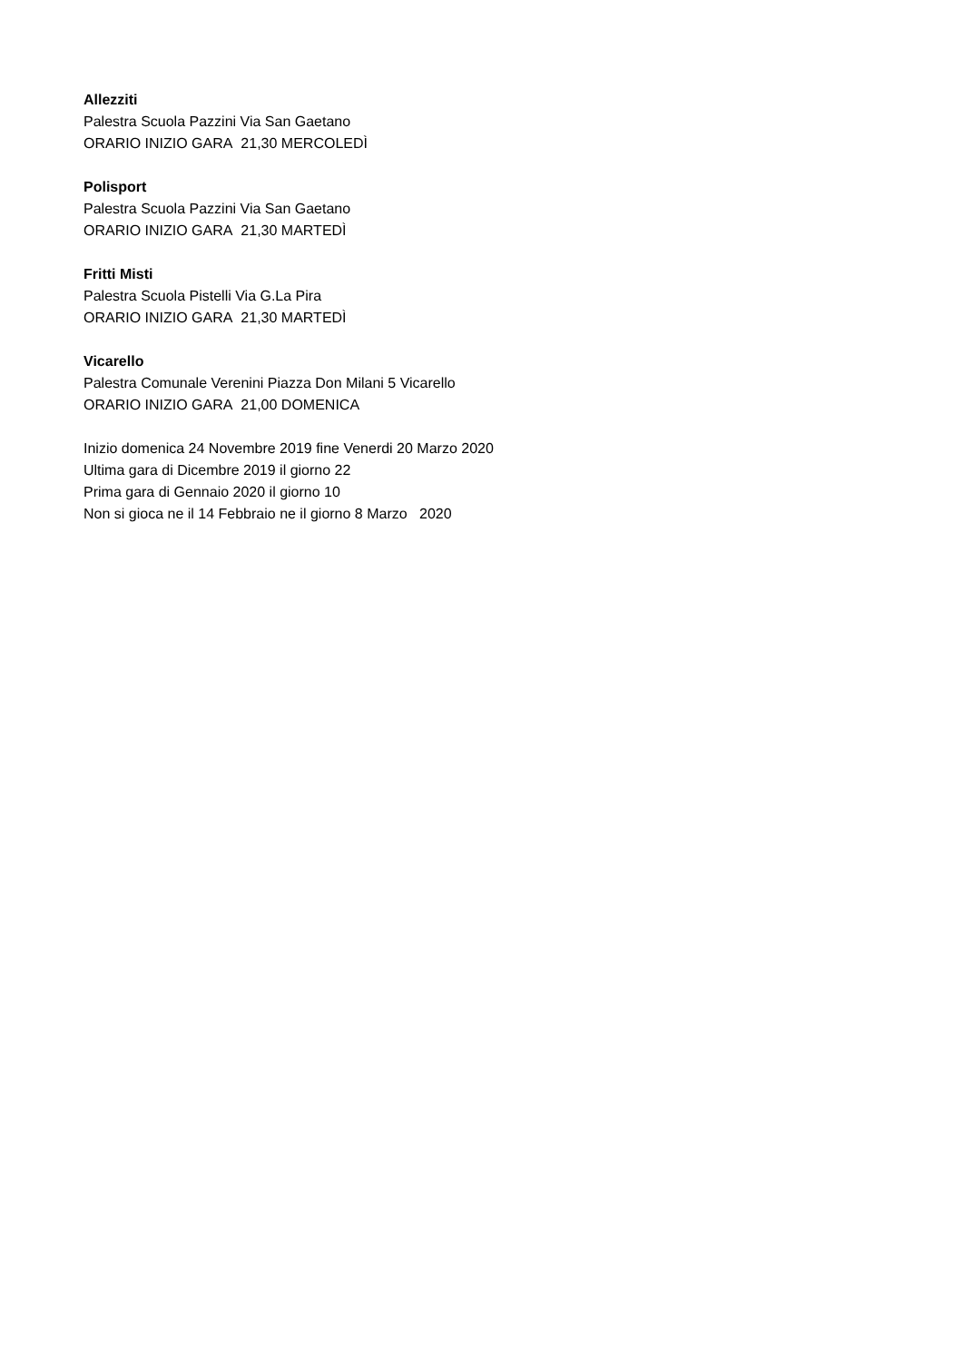Allezziti
Palestra Scuola Pazzini Via San Gaetano
ORARIO INIZIO GARA 21,30 MERCOLEDÌ
Polisport
Palestra Scuola Pazzini Via San Gaetano
ORARIO INIZIO GARA 21,30 MARTEDÌ
Fritti Misti
Palestra Scuola Pistelli Via G.La Pira
ORARIO INIZIO GARA 21,30 MARTEDÌ
Vicarello
Palestra Comunale Verenini Piazza Don Milani 5 Vicarello
ORARIO INIZIO GARA 21,00 DOMENICA
Inizio domenica 24 Novembre 2019 fine Venerdi 20 Marzo 2020
Ultima gara di Dicembre 2019 il giorno 22
Prima gara di Gennaio 2020 il giorno 10
Non si gioca ne il 14 Febbraio ne il giorno 8 Marzo 2020